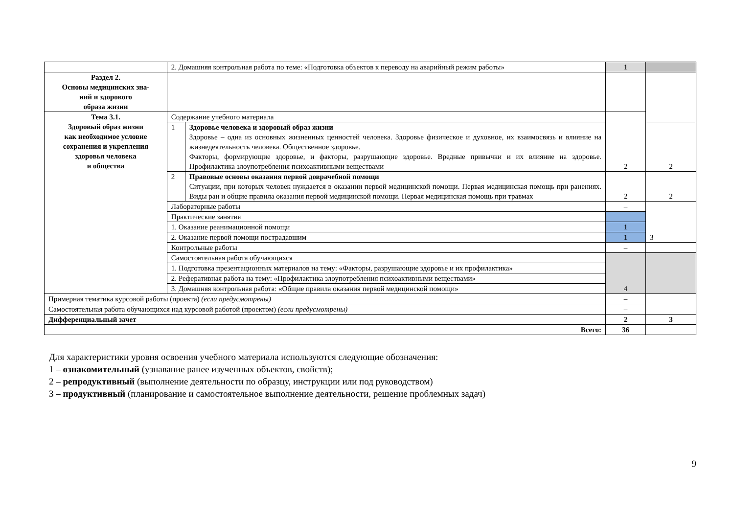| | 2. Домашняя контрольная работа по теме: «Подготовка объектов к переводу на аварийный режим работы» | | 1 | |
| Раздел 2. Основы медицинских зна- ний и здорового образа жизни | | | | |
| Тема 3.1. Здоровый образ жизни как необходимое условие сохранения и укрепления здоровья человека и общества | Содержание учебного материала | | 2 | |
| | 1 | Здоровье человека и здоровый образ жизни Здоровье – одна из основных жизненных ценностей человека. Здоровье физическое и духовное, их взаимосвязь и влияние на жизнедеятельность человека. Общественное здоровье. Факторы, формирующие здоровье, и факторы, разрушающие здоровье. Вредные привычки и их влияние на здоровье. Профилактика злоупотребления психоактивными веществами | | 2 |
| | 2 | Правовые основы оказания первой доврачебной помощи Ситуации, при которых человек нуждается в оказании первой медицинской помощи. Первая медицинская помощь при ранениях. Виды ран и общие правила оказания первой медицинской помощи. Первая медицинская помощь при травмах | 2 | 2 |
| | Лабораторные работы | | – | 3 |
| | Практические занятия | | | |
| | 1. Оказание реанимационной помощи | | 1 | |
| | 2. Оказание первой помощи пострадавшим | | 1 | |
| | Контрольные работы | | – | |
| | Самостоятельная работа обучающихся | | 4 | |
| | 1. Подготовка презентационных материалов на тему: «Факторы, разрушающие здоровье и их профилактика» | | | |
| | 2. Реферативная работа на тему: «Профилактика злоупотребления психоактивными веществами» | | | |
| | 3. Домашняя контрольная работа: «Общие правила оказания первой медицинской помощи» | | | |
| Примерная тематика курсовой работы (проекта) (если предусмотрены) | | | – | |
| Самостоятельная работа обучающихся над курсовой работой (проектом) (если предусмотрены) | | | – | |
| Дифференциальный зачет | | | 2 | 3 |
| Всего: | | | 36 | |
Для характеристики уровня освоения учебного материала используются следующие обозначения:
1 – ознакомительный (узнавание ранее изученных объектов, свойств);
2 – репродуктивный (выполнение деятельности по образцу, инструкции или под руководством)
3 – продуктивный (планирование и самостоятельное выполнение деятельности, решение проблемных задач)
9